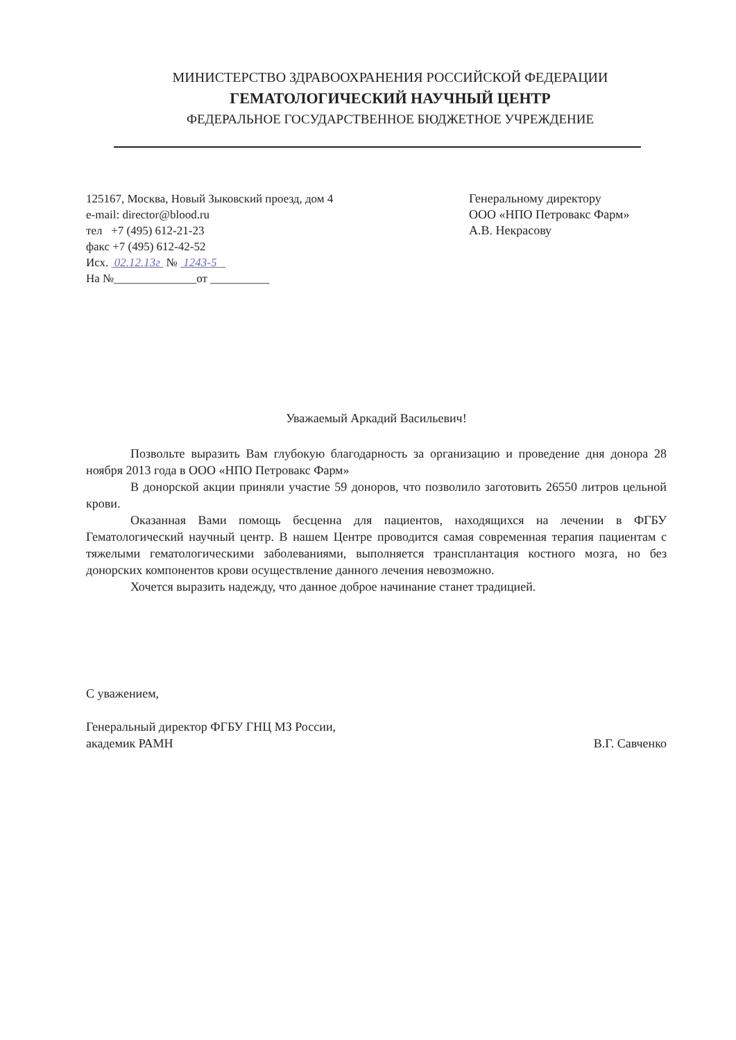МИНИСТЕРСТВО ЗДРАВООХРАНЕНИЯ РОССИЙСКОЙ ФЕДЕРАЦИИ
ГЕМАТОЛОГИЧЕСКИЙ НАУЧНЫЙ ЦЕНТР
ФЕДЕРАЛЬНОЕ ГОСУДАРСТВЕННОЕ БЮДЖЕТНОЕ УЧРЕЖДЕНИЕ
125167, Москва, Новый Зыковский проезд, дом 4
e-mail: director@blood.ru
тел +7 (495) 612-21-23
факс +7 (495) 612-42-52
Исх. 02.12.13г № 1243-5
На №______________от __________
Генеральному директору
ООО «НПО Петровакс Фарм»
А.В. Некрасову
Уважаемый Аркадий Васильевич!
Позвольте выразить Вам глубокую благодарность за организацию и проведение дня донора 28 ноября 2013 года в ООО «НПО Петровакс Фарм»
В донорской акции приняли участие 59 доноров, что позволило заготовить 26550 литров цельной крови.
Оказанная Вами помощь бесценна для пациентов, находящихся на лечении в ФГБУ Гематологический научный центр. В нашем Центре проводится самая современная терапия пациентам с тяжелыми гематологическими заболеваниями, выполняется трансплантация костного мозга, но без донорских компонентов крови осуществление данного лечения невозможно.
Хочется выразить надежду, что данное доброе начинание станет традицией.
С уважением,
Генеральный директор ФГБУ ГНЦ МЗ России,
академик РАМН
В.Г. Савченко